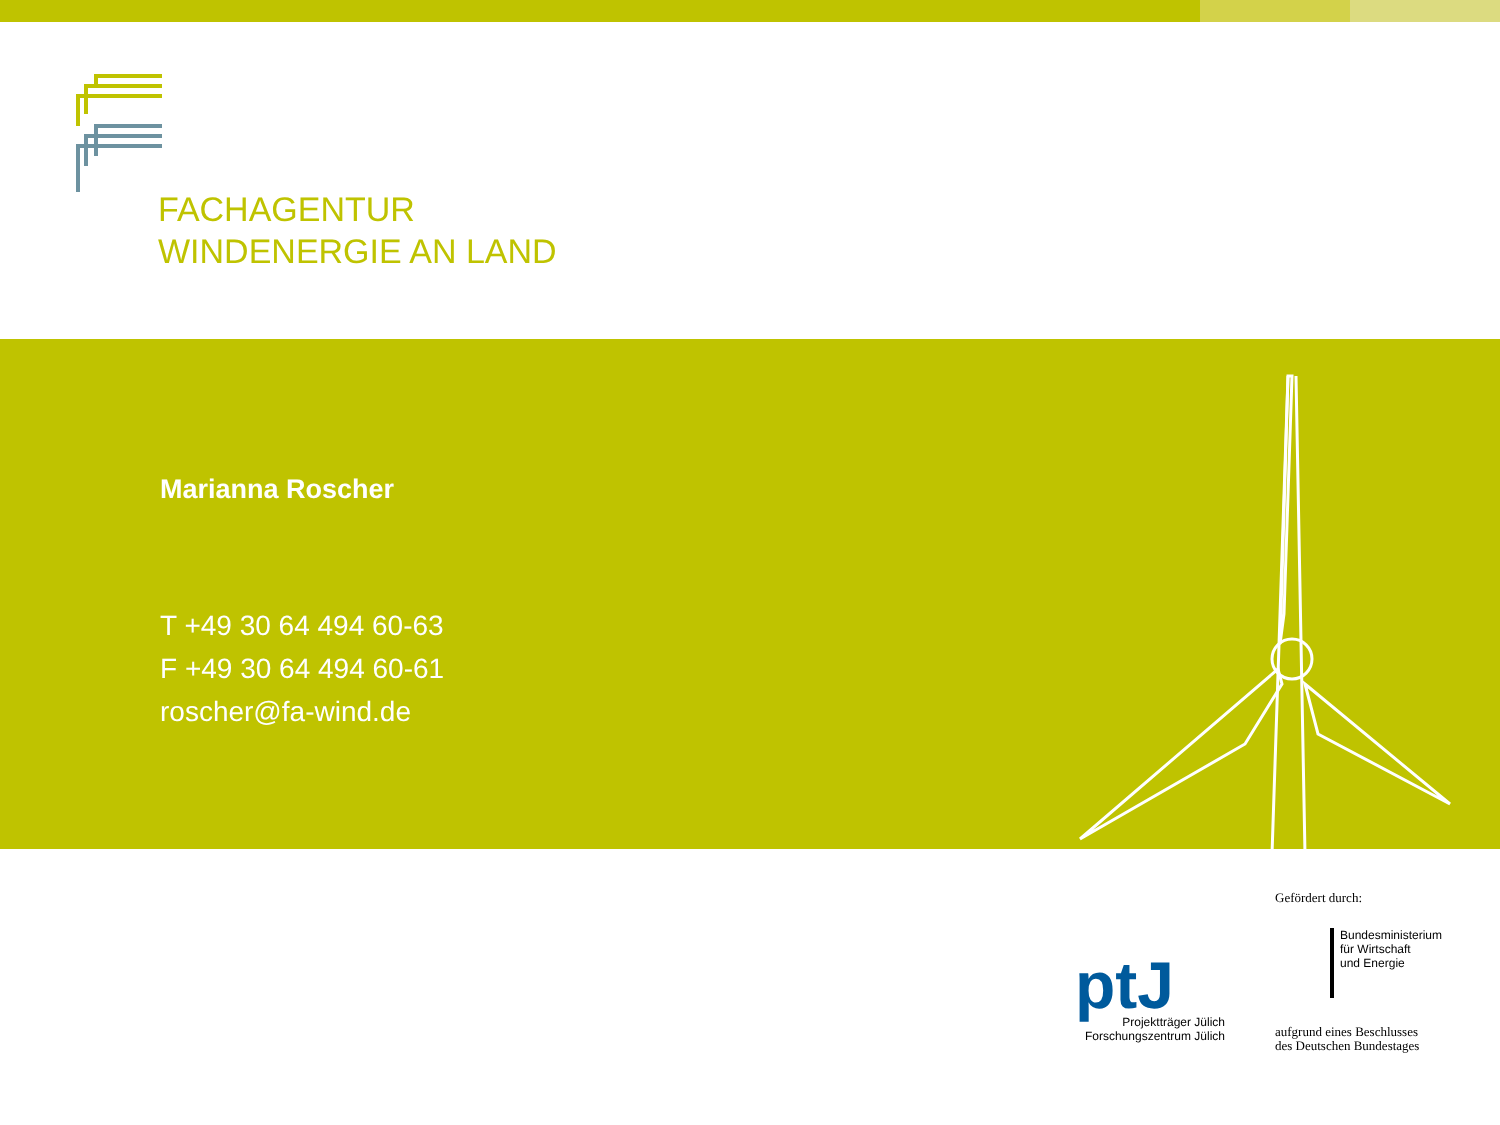FACHAGENTUR
WINDENERGIE AN LAND
Marianna Roscher
T +49 30 64 494 60-63
F +49 30 64 494 60-61
roscher@fa-wind.de
ptJ
Projektträger Jülich
Forschungszentrum Jülich
Gefördert durch:
Bundesministerium
für Wirtschaft
und Energie
aufgrund eines Beschlusses
des Deutschen Bundestages